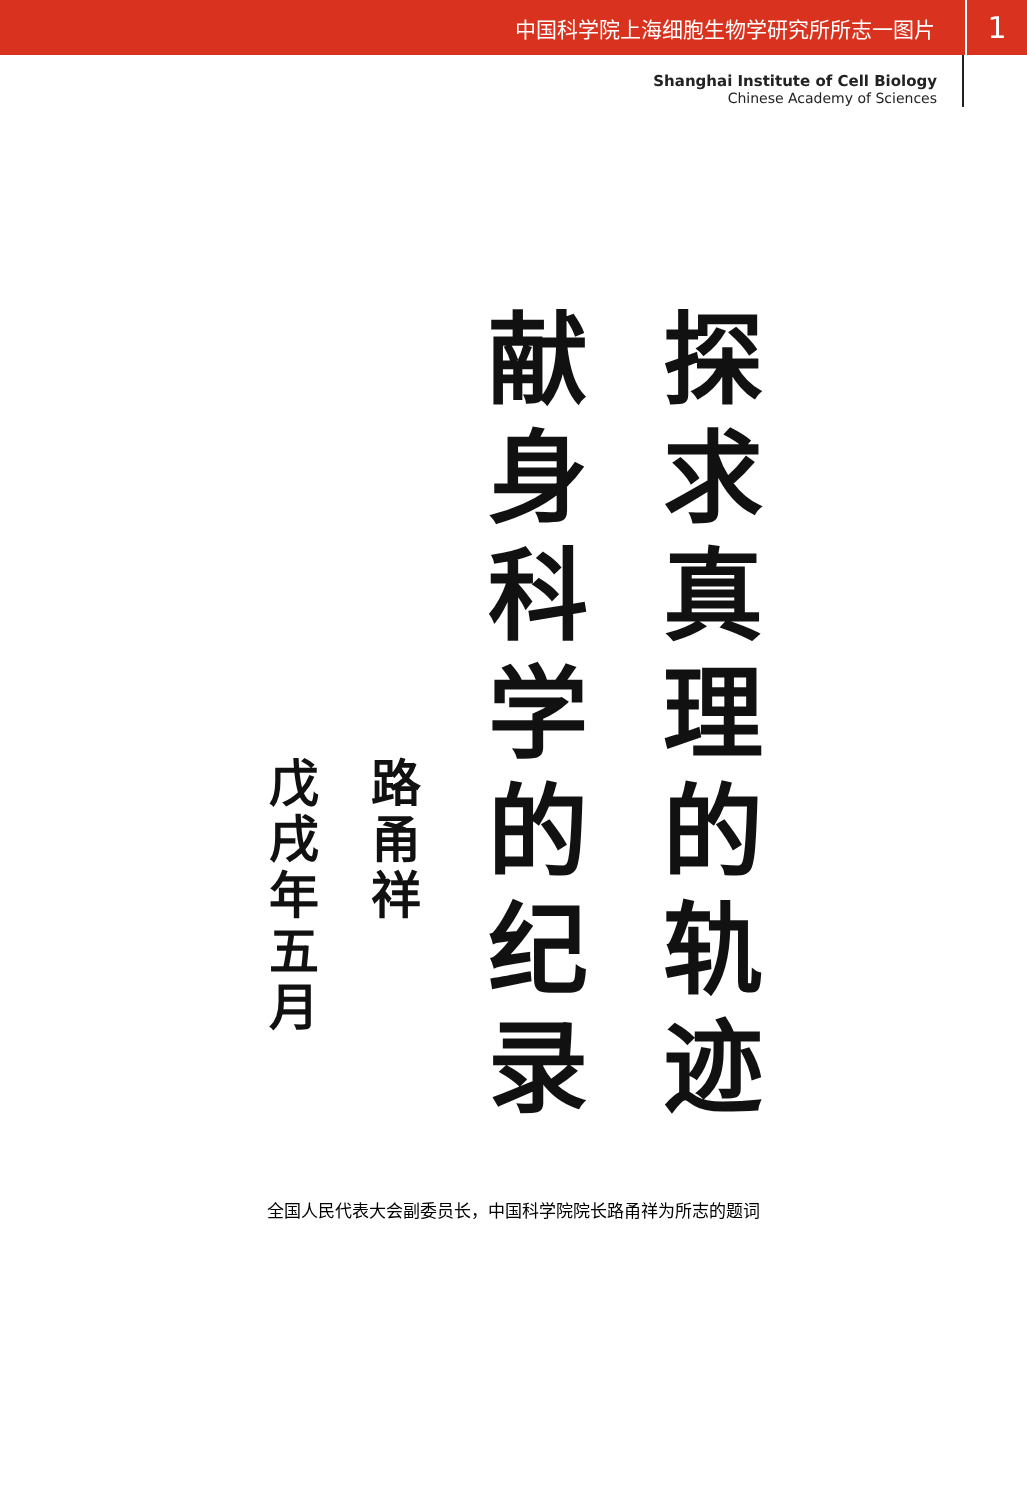中国科学院上海细胞生物学研究所所志一图片 1
Shanghai Institute of Cell Biology
Chinese Academy of Sciences
探求真理的轨迹
献身科学的纪录
路甬祥
戊戌年五月
全国人民代表大会副委员长，中国科学院院长路甬祥为所志的题词